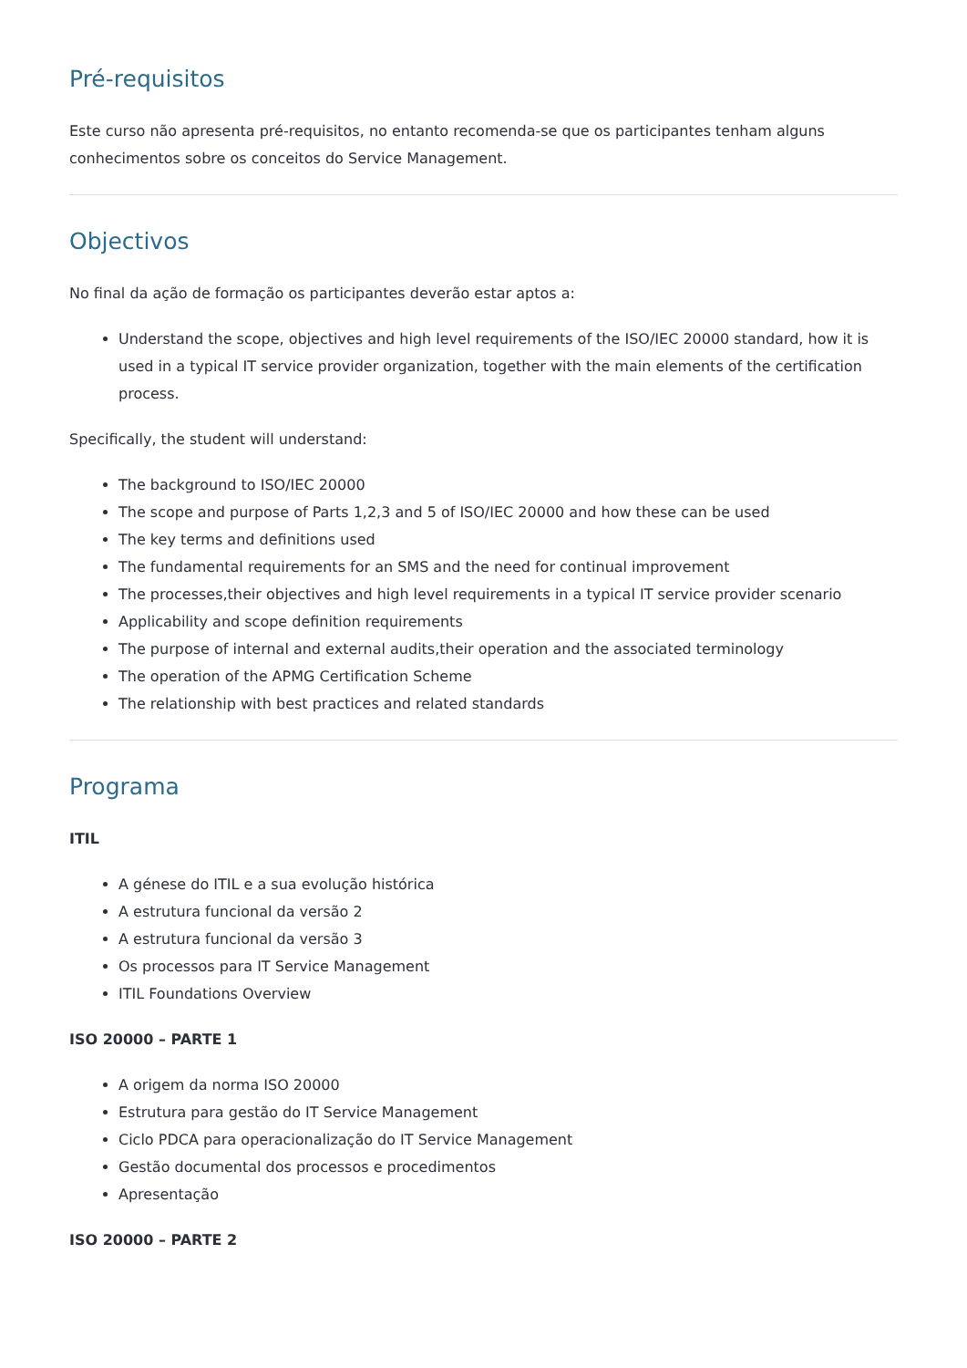Pré-requisitos
Este curso não apresenta pré-requisitos, no entanto recomenda-se que os participantes tenham alguns conhecimentos sobre os conceitos do Service Management.
Objectivos
No final da ação de formação os participantes deverão estar aptos a:
Understand the scope, objectives and high level requirements of the ISO/IEC 20000 standard, how it is used in a typical IT service provider organization, together with the main elements of the certification process.
Specifically, the student will understand:
The background to ISO/IEC 20000
The scope and purpose of Parts 1,2,3 and 5 of ISO/IEC 20000 and how these can be used
The key terms and definitions used
The fundamental requirements for an SMS and the need for continual improvement
The processes,their objectives and high level requirements in a typical IT service provider scenario
Applicability and scope definition requirements
The purpose of internal and external audits,their operation and the associated terminology
The operation of the APMG Certification Scheme
The relationship with best practices and related standards
Programa
ITIL
A génese do ITIL e a sua evolução histórica
A estrutura funcional da versão 2
A estrutura funcional da versão 3
Os processos para IT Service Management
ITIL Foundations Overview
ISO 20000 – PARTE 1
A origem da norma ISO 20000
Estrutura para gestão do IT Service Management
Ciclo PDCA para operacionalização do IT Service Management
Gestão documental dos processos e procedimentos
Apresentação
ISO 20000 – PARTE 2